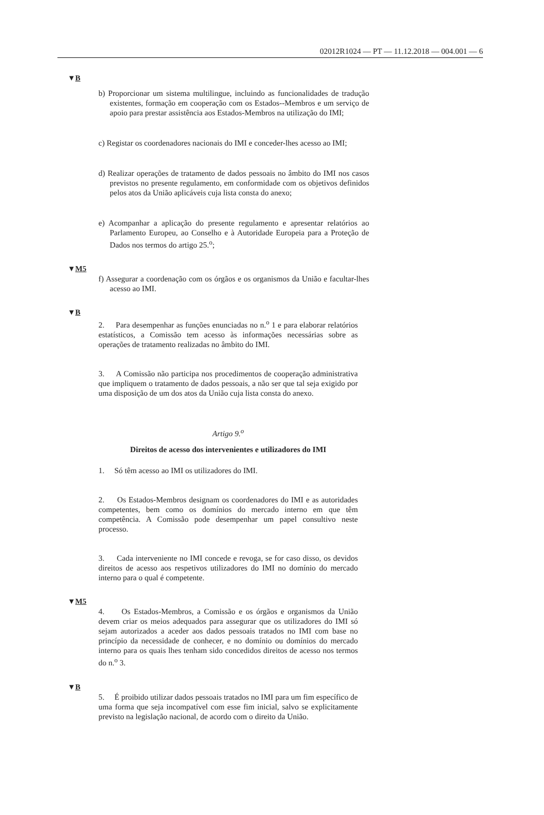02012R1024 — PT — 11.12.2018 — 004.001 — 6
▼B
b) Proporcionar um sistema multilingue, incluindo as funcionalidades de tradução existentes, formação em cooperação com os Estados--Membros e um serviço de apoio para prestar assistência aos Estados-Membros na utilização do IMI;
c) Registar os coordenadores nacionais do IMI e conceder-lhes acesso ao IMI;
d) Realizar operações de tratamento de dados pessoais no âmbito do IMI nos casos previstos no presente regulamento, em conformidade com os objetivos definidos pelos atos da União aplicáveis cuja lista consta do anexo;
e) Acompanhar a aplicação do presente regulamento e apresentar relatórios ao Parlamento Europeu, ao Conselho e à Autoridade Europeia para a Proteção de Dados nos termos do artigo 25.<sup>o</sup>;
▼M5
f) Assegurar a coordenação com os órgãos e os organismos da União e facultar-lhes acesso ao IMI.
▼B
2. Para desempenhar as funções enunciadas no n.<sup>o</sup> 1 e para elaborar relatórios estatísticos, a Comissão tem acesso às informações necessárias sobre as operações de tratamento realizadas no âmbito do IMI.
3. A Comissão não participa nos procedimentos de cooperação administrativa que impliquem o tratamento de dados pessoais, a não ser que tal seja exigido por uma disposição de um dos atos da União cuja lista consta do anexo.
Artigo 9.<sup>o</sup>
Direitos de acesso dos intervenientes e utilizadores do IMI
1. Só têm acesso ao IMI os utilizadores do IMI.
2. Os Estados-Membros designam os coordenadores do IMI e as autoridades competentes, bem como os domínios do mercado interno em que têm competência. A Comissão pode desempenhar um papel consultivo neste processo.
3. Cada interveniente no IMI concede e revoga, se for caso disso, os devidos direitos de acesso aos respetivos utilizadores do IMI no domínio do mercado interno para o qual é competente.
▼M5
4. Os Estados-Membros, a Comissão e os órgãos e organismos da União devem criar os meios adequados para assegurar que os utilizadores do IMI só sejam autorizados a aceder aos dados pessoais tratados no IMI com base no princípio da necessidade de conhecer, e no domínio ou domínios do mercado interno para os quais lhes tenham sido concedidos direitos de acesso nos termos do n.<sup>o</sup> 3.
▼B
5. É proibido utilizar dados pessoais tratados no IMI para um fim específico de uma forma que seja incompatível com esse fim inicial, salvo se explicitamente previsto na legislação nacional, de acordo com o direito da União.